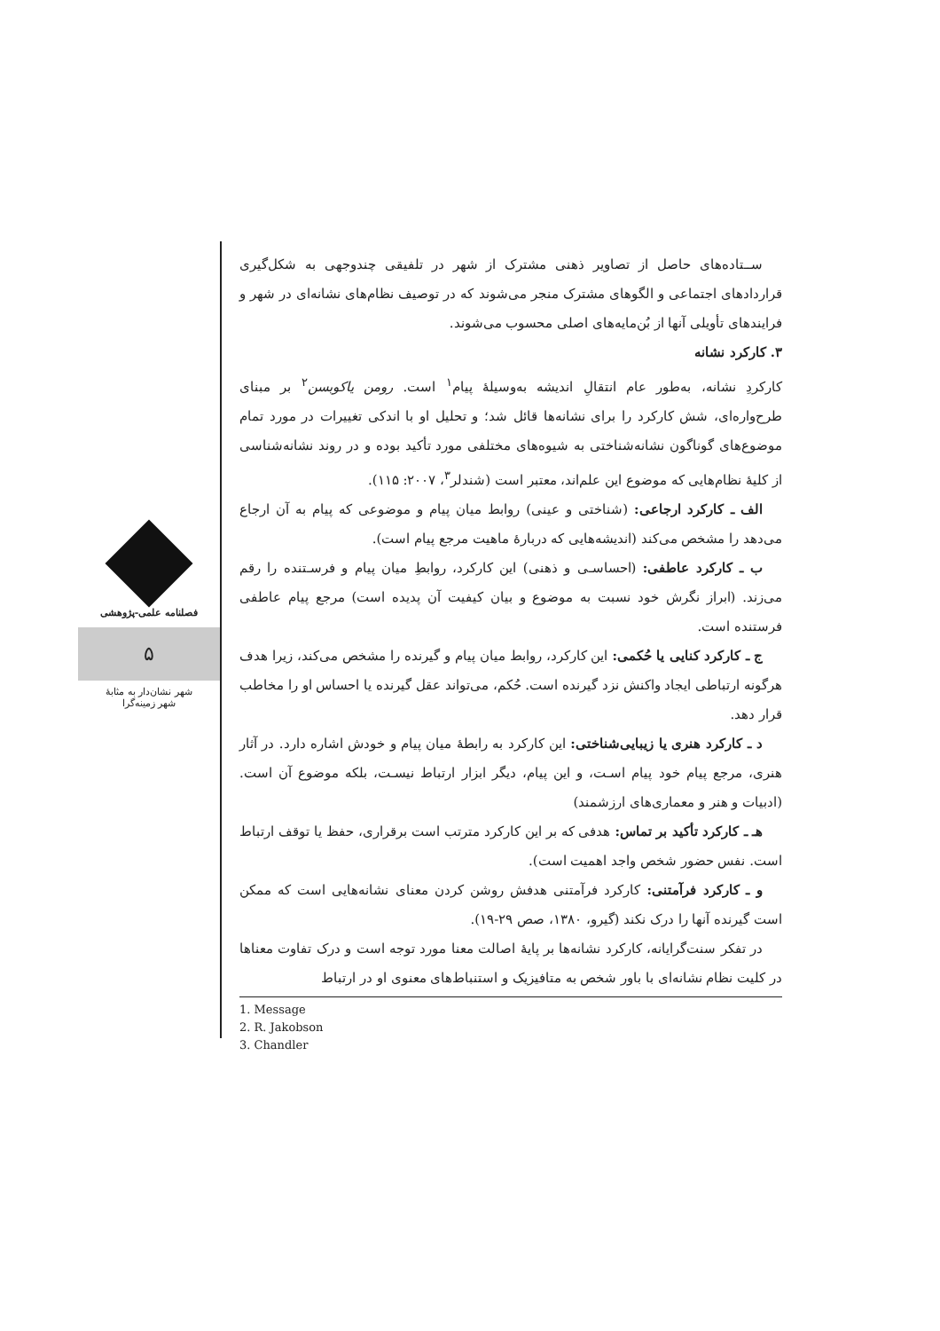فصلنامه علمی-پژوهشی
۵
شهر نشان‌دار به مثابهٔ
شهر زمینه‌گرا
ســتاده‌های حاصل از تصاویر ذهنی مشترک از شهر در تلفیقی چندوجهی به شکل‌گیری قراردادهای اجتماعی و الگوهای مشترک منجر می‌شوند که در توصیف نظام‌های نشانه‌ای در شهر و فرایندهای تأویلی آنها از بُن‌مایه‌های اصلی محسوب می‌شوند.
۳. کارکرد نشانه
کارکردِ نشانه، به‌طور عام انتقالِ اندیشه به‌وسیلهٔ پیام<sup>۱</sup> است. رومن یاکوبسن<sup>۲</sup> بر مبنای طرح‌واره‌ای، شش کارکرد را برای نشانه‌ها قائل شد؛ و تحلیل او با اندکی تغییرات در مورد تمام موضوع‌های گوناگون نشانه‌شناختی به شیوه‌های مختلفی مورد تأکید بوده و در روند نشانه‌شناسی از کلیهٔ نظام‌هایی که موضوع این علم‌اند، معتبر است (شندلر<sup>۳</sup>، ۲۰۰۷: ۱۱۵).
الف ـ کارکرد ارجاعی: (شناختی و عینی) روابط میان پیام و موضوعی که پیام به آن ارجاع می‌دهد را مشخص می‌کند (اندیشه‌هایی که دربارهٔ ماهیت مرجع پیام است).
ب ـ کارکرد عاطفی: (احساسـی و ذهنی) این کارکرد، روابطِ میان پیام و فرسـتنده را رقم می‌زند. (ابراز نگرش خود نسبت به موضوع و بیان کیفیت آن پدیده است) مرجع پیام عاطفی فرستنده است.
ج ـ کارکرد کنایی یا حُکمی: این کارکرد، روابط میان پیام و گیرنده را مشخص می‌کند، زیرا هدف هرگونه ارتباطی ایجاد واکنش نزد گیرنده است. حُکم، می‌تواند عقل گیرنده یا احساس او را مخاطب قرار دهد.
د ـ کارکرد هنری یا زیبایی‌شناختی: این کارکرد به رابطهٔ میان پیام و خودش اشاره دارد. در آثار هنری، مرجع پیام خود پیام اسـت، و این پیام، دیگر ابزار ارتباط نیسـت، بلکه موضوع آن است. (ادبیات و هنر و معماری‌های ارزشمند)
هـ ـ کارکرد تأکید بر تماس: هدفی که بر این کارکرد مترتب است برقراری، حفظ یا توقف ارتباط است. نفس حضور شخص واجد اهمیت است).
و ـ کارکرد فرآمتنی: کارکرد فرآمتنی هدفش روشن کردن معنای نشانه‌هایی است که ممکن است گیرنده آنها را درک نکند (گیرو، ۱۳۸۰، صص ۲۹-۱۹).
در تفکر سنت‌گرایانه، کارکرد نشانه‌ها بر پایهٔ اصالت معنا مورد توجه است و درک تفاوت معناها در کلیت نظام نشانه‌ای با باور شخص به متافیزیک و استنباط‌های معنوی او در ارتباط
1. Message
2. R. Jakobson
3. Chandler